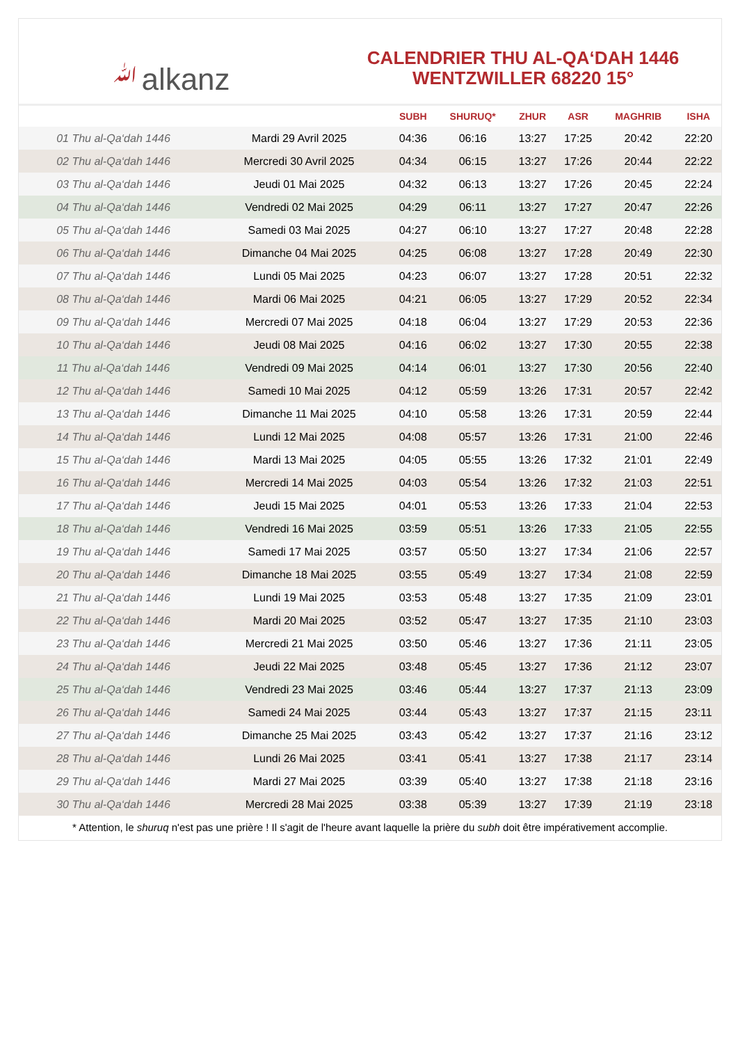ﷲalkanz
CALENDRIER THU AL-QA‘DAH 1446
WENTZWILLER 68220 15°
| | | SUBH | SHURUQ* | ZHUR | ASR | MAGHRIB | ISHA |
| --- | --- | --- | --- | --- | --- | --- | --- |
| 01 Thu al-Qa‘dah 1446 | Mardi 29 Avril 2025 | 04:36 | 06:16 | 13:27 | 17:25 | 20:42 | 22:20 |
| 02 Thu al-Qa‘dah 1446 | Mercredi 30 Avril 2025 | 04:34 | 06:15 | 13:27 | 17:26 | 20:44 | 22:22 |
| 03 Thu al-Qa‘dah 1446 | Jeudi 01 Mai 2025 | 04:32 | 06:13 | 13:27 | 17:26 | 20:45 | 22:24 |
| 04 Thu al-Qa‘dah 1446 | Vendredi 02 Mai 2025 | 04:29 | 06:11 | 13:27 | 17:27 | 20:47 | 22:26 |
| 05 Thu al-Qa‘dah 1446 | Samedi 03 Mai 2025 | 04:27 | 06:10 | 13:27 | 17:27 | 20:48 | 22:28 |
| 06 Thu al-Qa‘dah 1446 | Dimanche 04 Mai 2025 | 04:25 | 06:08 | 13:27 | 17:28 | 20:49 | 22:30 |
| 07 Thu al-Qa‘dah 1446 | Lundi 05 Mai 2025 | 04:23 | 06:07 | 13:27 | 17:28 | 20:51 | 22:32 |
| 08 Thu al-Qa‘dah 1446 | Mardi 06 Mai 2025 | 04:21 | 06:05 | 13:27 | 17:29 | 20:52 | 22:34 |
| 09 Thu al-Qa‘dah 1446 | Mercredi 07 Mai 2025 | 04:18 | 06:04 | 13:27 | 17:29 | 20:53 | 22:36 |
| 10 Thu al-Qa‘dah 1446 | Jeudi 08 Mai 2025 | 04:16 | 06:02 | 13:27 | 17:30 | 20:55 | 22:38 |
| 11 Thu al-Qa‘dah 1446 | Vendredi 09 Mai 2025 | 04:14 | 06:01 | 13:27 | 17:30 | 20:56 | 22:40 |
| 12 Thu al-Qa‘dah 1446 | Samedi 10 Mai 2025 | 04:12 | 05:59 | 13:26 | 17:31 | 20:57 | 22:42 |
| 13 Thu al-Qa‘dah 1446 | Dimanche 11 Mai 2025 | 04:10 | 05:58 | 13:26 | 17:31 | 20:59 | 22:44 |
| 14 Thu al-Qa‘dah 1446 | Lundi 12 Mai 2025 | 04:08 | 05:57 | 13:26 | 17:31 | 21:00 | 22:46 |
| 15 Thu al-Qa‘dah 1446 | Mardi 13 Mai 2025 | 04:05 | 05:55 | 13:26 | 17:32 | 21:01 | 22:49 |
| 16 Thu al-Qa‘dah 1446 | Mercredi 14 Mai 2025 | 04:03 | 05:54 | 13:26 | 17:32 | 21:03 | 22:51 |
| 17 Thu al-Qa‘dah 1446 | Jeudi 15 Mai 2025 | 04:01 | 05:53 | 13:26 | 17:33 | 21:04 | 22:53 |
| 18 Thu al-Qa‘dah 1446 | Vendredi 16 Mai 2025 | 03:59 | 05:51 | 13:26 | 17:33 | 21:05 | 22:55 |
| 19 Thu al-Qa‘dah 1446 | Samedi 17 Mai 2025 | 03:57 | 05:50 | 13:27 | 17:34 | 21:06 | 22:57 |
| 20 Thu al-Qa‘dah 1446 | Dimanche 18 Mai 2025 | 03:55 | 05:49 | 13:27 | 17:34 | 21:08 | 22:59 |
| 21 Thu al-Qa‘dah 1446 | Lundi 19 Mai 2025 | 03:53 | 05:48 | 13:27 | 17:35 | 21:09 | 23:01 |
| 22 Thu al-Qa‘dah 1446 | Mardi 20 Mai 2025 | 03:52 | 05:47 | 13:27 | 17:35 | 21:10 | 23:03 |
| 23 Thu al-Qa‘dah 1446 | Mercredi 21 Mai 2025 | 03:50 | 05:46 | 13:27 | 17:36 | 21:11 | 23:05 |
| 24 Thu al-Qa‘dah 1446 | Jeudi 22 Mai 2025 | 03:48 | 05:45 | 13:27 | 17:36 | 21:12 | 23:07 |
| 25 Thu al-Qa‘dah 1446 | Vendredi 23 Mai 2025 | 03:46 | 05:44 | 13:27 | 17:37 | 21:13 | 23:09 |
| 26 Thu al-Qa‘dah 1446 | Samedi 24 Mai 2025 | 03:44 | 05:43 | 13:27 | 17:37 | 21:15 | 23:11 |
| 27 Thu al-Qa‘dah 1446 | Dimanche 25 Mai 2025 | 03:43 | 05:42 | 13:27 | 17:37 | 21:16 | 23:12 |
| 28 Thu al-Qa‘dah 1446 | Lundi 26 Mai 2025 | 03:41 | 05:41 | 13:27 | 17:38 | 21:17 | 23:14 |
| 29 Thu al-Qa‘dah 1446 | Mardi 27 Mai 2025 | 03:39 | 05:40 | 13:27 | 17:38 | 21:18 | 23:16 |
| 30 Thu al-Qa‘dah 1446 | Mercredi 28 Mai 2025 | 03:38 | 05:39 | 13:27 | 17:39 | 21:19 | 23:18 |
* Attention, le shuruq n'est pas une prière ! Il s'agit de l'heure avant laquelle la prière du subh doit être impérativement accomplie.